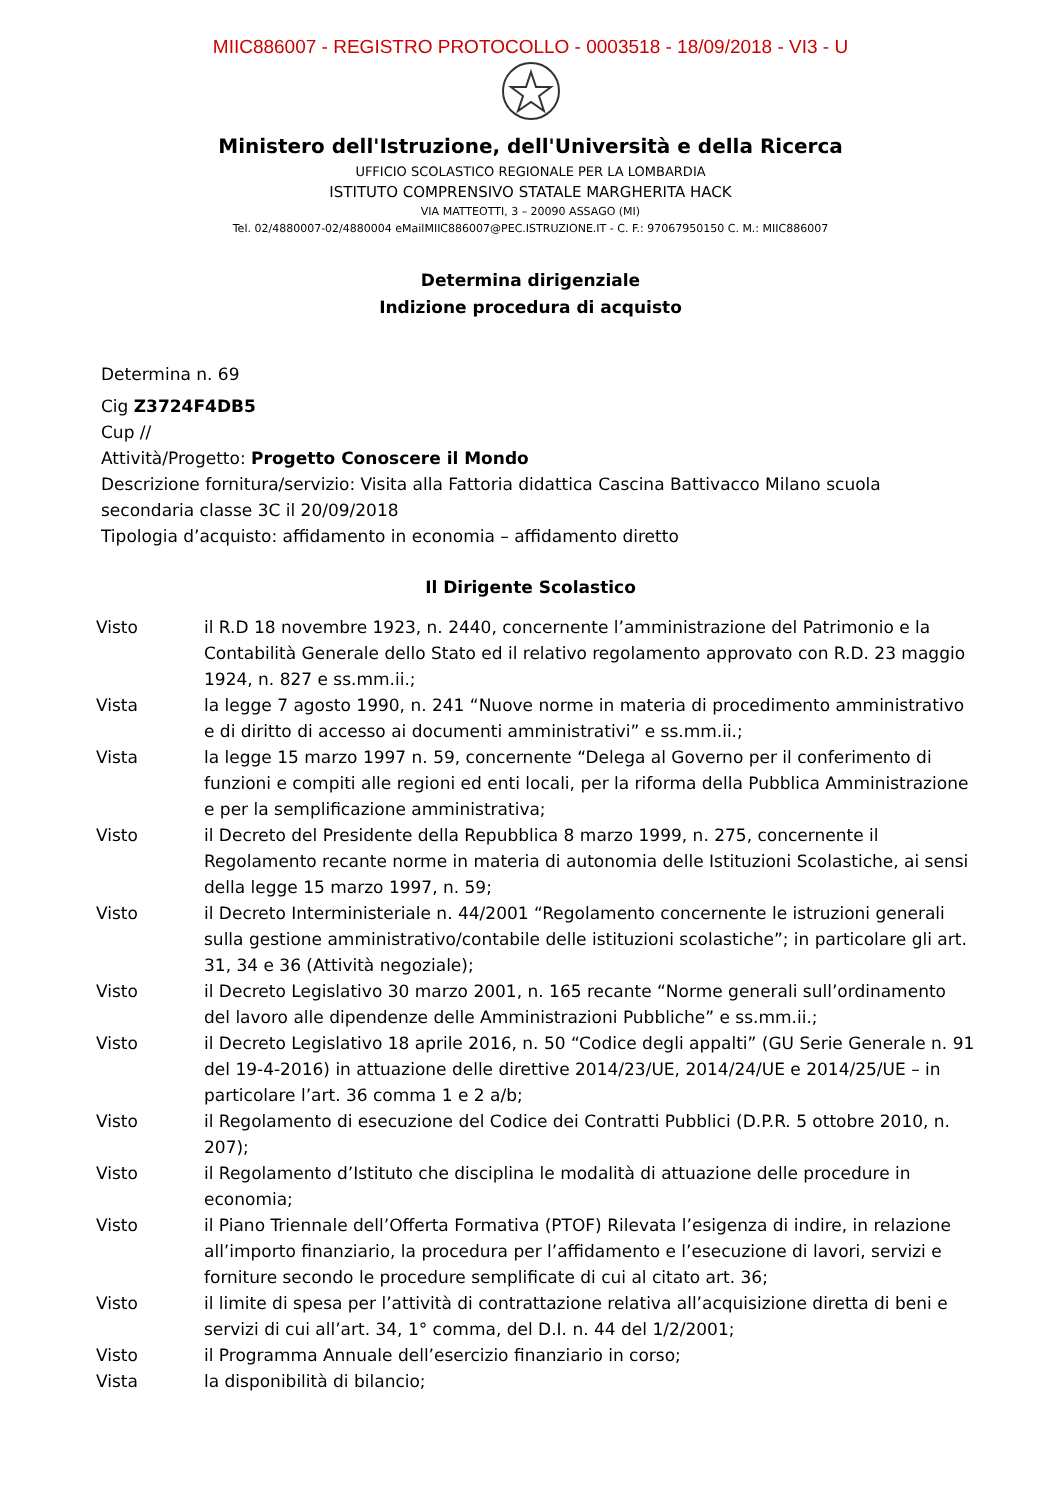MIIC886007 - REGISTRO PROTOCOLLO - 0003518 - 18/09/2018 - VI3 - U
Ministero dell'Istruzione, dell'Università e della Ricerca
UFFICIO SCOLASTICO REGIONALE PER LA LOMBARDIA
ISTITUTO COMPRENSIVO STATALE MARGHERITA HACK
VIA MATTEOTTI, 3 – 20090 ASSAGO (MI)
Tel. 02/4880007-02/4880004 eMailMIIC886007@PEC.ISTRUZIONE.IT - C. F.: 97067950150 C. M.: MIIC886007
Determina dirigenziale
Indizione procedura di acquisto
Determina n. 69
Cig Z3724F4DB5
Cup //
Attività/Progetto: Progetto Conoscere il Mondo
Descrizione fornitura/servizio: Visita alla Fattoria didattica Cascina Battivacco Milano scuola secondaria classe 3C il 20/09/2018
Tipologia d’acquisto: affidamento in economia – affidamento diretto
Il Dirigente Scolastico
| Visto | il R.D 18 novembre 1923, n. 2440, concernente l’amministrazione del Patrimonio e la Contabilità Generale dello Stato ed il relativo regolamento approvato con R.D. 23 maggio 1924, n. 827 e ss.mm.ii.; |
| Vista | la legge 7 agosto 1990, n. 241 “Nuove norme in materia di procedimento amministrativo e di diritto di accesso ai documenti amministrativi” e ss.mm.ii.; |
| Vista | la legge 15 marzo 1997 n. 59, concernente “Delega al Governo per il conferimento di funzioni e compiti alle regioni ed enti locali, per la riforma della Pubblica Amministrazione e per la semplificazione amministrativa; |
| Visto | il Decreto del Presidente della Repubblica 8 marzo 1999, n. 275, concernente il Regolamento recante norme in materia di autonomia delle Istituzioni Scolastiche, ai sensi della legge 15 marzo 1997, n. 59; |
| Visto | il Decreto Interministeriale n. 44/2001 “Regolamento concernente le istruzioni generali sulla gestione amministrativo/contabile delle istituzioni scolastiche”; in particolare gli art. 31, 34 e 36 (Attività negoziale); |
| Visto | il Decreto Legislativo 30 marzo 2001, n. 165 recante “Norme generali sull’ordinamento del lavoro alle dipendenze delle Amministrazioni Pubbliche” e ss.mm.ii.; |
| Visto | il Decreto Legislativo 18 aprile 2016, n. 50 “Codice degli appalti” (GU Serie Generale n. 91 del 19-4-2016) in attuazione delle direttive 2014/23/UE, 2014/24/UE e 2014/25/UE – in particolare l’art. 36 comma 1 e 2 a/b; |
| Visto | il Regolamento di esecuzione del Codice dei Contratti Pubblici (D.P.R. 5 ottobre 2010, n. 207); |
| Visto | il Regolamento d’Istituto che disciplina le modalità di attuazione delle procedure in economia; |
| Visto | il Piano Triennale dell’Offerta Formativa (PTOF) Rilevata l’esigenza di indire, in relazione all’importo finanziario, la procedura per l’affidamento e l’esecuzione di lavori, servizi e forniture secondo le procedure semplificate di cui al citato art. 36; |
| Visto | il limite di spesa per l’attività di contrattazione relativa all’acquisizione diretta di beni e servizi di cui all’art. 34, 1° comma, del D.I. n. 44 del 1/2/2001; |
| Visto | il Programma Annuale dell’esercizio finanziario in corso; |
| Vista | la disponibilità di bilancio; |